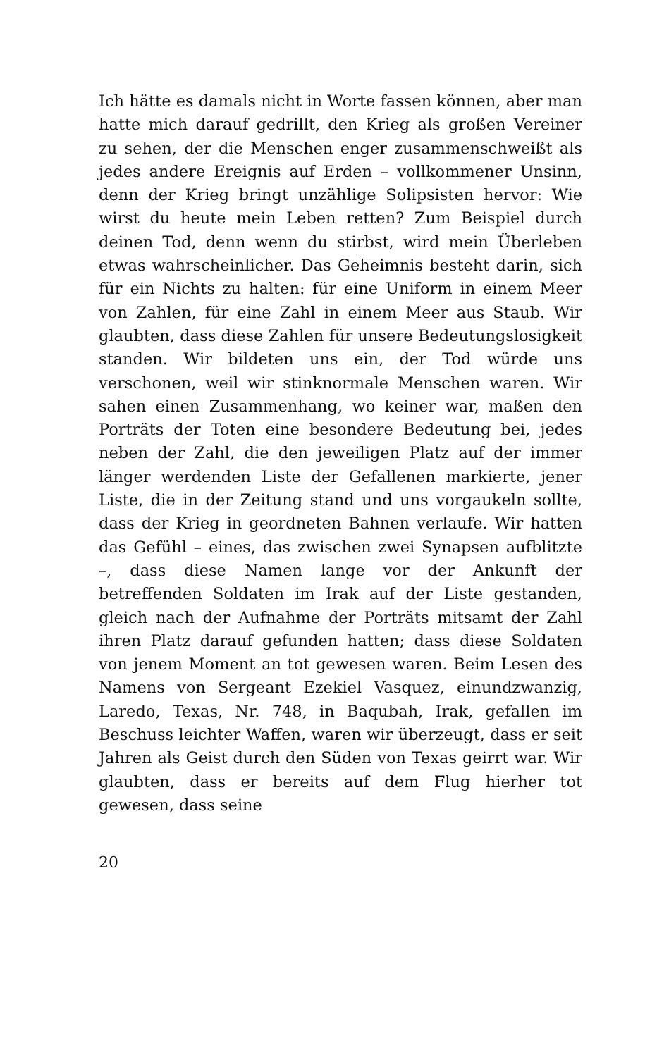Ich hätte es damals nicht in Worte fassen können, aber man hatte mich darauf gedrillt, den Krieg als großen Vereiner zu sehen, der die Menschen enger zusammenschweißt als jedes andere Ereignis auf Erden – vollkommener Unsinn, denn der Krieg bringt unzählige Solipsisten hervor: Wie wirst du heute mein Leben retten? Zum Beispiel durch deinen Tod, denn wenn du stirbst, wird mein Überleben etwas wahrscheinlicher. Das Geheimnis besteht darin, sich für ein Nichts zu halten: für eine Uniform in einem Meer von Zahlen, für eine Zahl in einem Meer aus Staub. Wir glaubten, dass diese Zahlen für unsere Bedeutungslosigkeit standen. Wir bildeten uns ein, der Tod würde uns verschonen, weil wir stinknormale Menschen waren. Wir sahen einen Zusammenhang, wo keiner war, maßen den Porträts der Toten eine besondere Bedeutung bei, jedes neben der Zahl, die den jeweiligen Platz auf der immer länger werdenden Liste der Gefallenen markierte, jener Liste, die in der Zeitung stand und uns vorgaukeln sollte, dass der Krieg in geordneten Bahnen verlaufe. Wir hatten das Gefühl – eines, das zwischen zwei Synapsen aufblitzte –, dass diese Namen lange vor der Ankunft der betreffenden Soldaten im Irak auf der Liste gestanden, gleich nach der Aufnahme der Porträts mitsamt der Zahl ihren Platz darauf gefunden hatten; dass diese Soldaten von jenem Moment an tot gewesen waren. Beim Lesen des Namens von Sergeant Ezekiel Vasquez, einundzwanzig, Laredo, Texas, Nr. 748, in Baqubah, Irak, gefallen im Beschuss leichter Waffen, waren wir überzeugt, dass er seit Jahren als Geist durch den Süden von Texas geirrt war. Wir glaubten, dass er bereits auf dem Flug hierher tot gewesen, dass seine
20